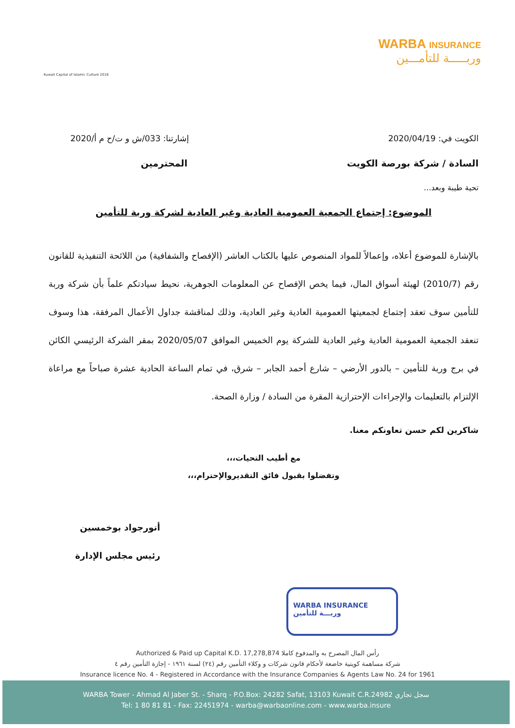Kuwait Capital of Islamic Culture 2016
WARBA INSURANCE
وربـــــة للتأمـــين
إشارتنا: 033/ش و ت/ح م أ/2020 الكويت في: 2020/04/19
المحترمين السادة / شركة بورصة الكويت
تحية طيبة وبعد...
الموضوع: إجتماع الجمعية العمومية العادية وغير العادية لشركة وربة للتأمين
بالإشارة للموضوع أعلاه، وإعمالاً للمواد المنصوص عليها بالكتاب العاشر (الإفصاح والشفافية) من اللائحة التنفيذية للقانون رقم (2010/7) لهيئة أسواق المال، فيما يخص الإفصاح عن المعلومات الجوهرية، نحيط سيادتكم علماً بأن شركة وربة للتأمين سوف تعقد إجتماع لجمعيتها العمومية العادية وغير العادية، وذلك لمناقشة جداول الأعمال المرفقة، هذا وسوف تنعقد الجمعية العمومية العادية وغير العادية للشركة يوم الخميس الموافق 2020/05/07 بمقر الشركة الرئيسي الكائن في برج وربة للتأمين – بالدور الأرضي – شارع أحمد الجابر – شرق، في تمام الساعة الحادية عشرة صباحاً مع مراعاة الإلتزام بالتعليمات والإجراءات الإحترازية المقرة من السادة / وزارة الصحة.
شاكرين لكم حسن تعاونكم معنا.
مع أطيب التحيات،،،
وتفضلوا بقبول فائق التقديروالإحترام،،،
أنورجواد بوخمسين
رئيس مجلس الإدارة
WARBA INSURANCE
وربـــة للتأمين
Authorized & Paid up Capital K.D. 17,278,874 رأس المال المصرح به والمدفوع كاملا
شركة مساهمة كويتية خاضعة لأحكام قانون شركات و وكلاء التأمين رقم (٢٤) لسنة ١٩٦١ - إجازة التأمين رقم ٤
Insurance licence No. 4 - Registered in Accordance with the Insurance Companies & Agents Law No. 24 for 1961
WARBA Tower - Ahmad Al Jaber St. - Sharq - P.O.Box: 24282 Safat, 13103 Kuwait C.R.24982 سجل تجاري
Tel: 1 80 81 81 - Fax: 22451974 - warba@warbaonline.com - www.warba.insure